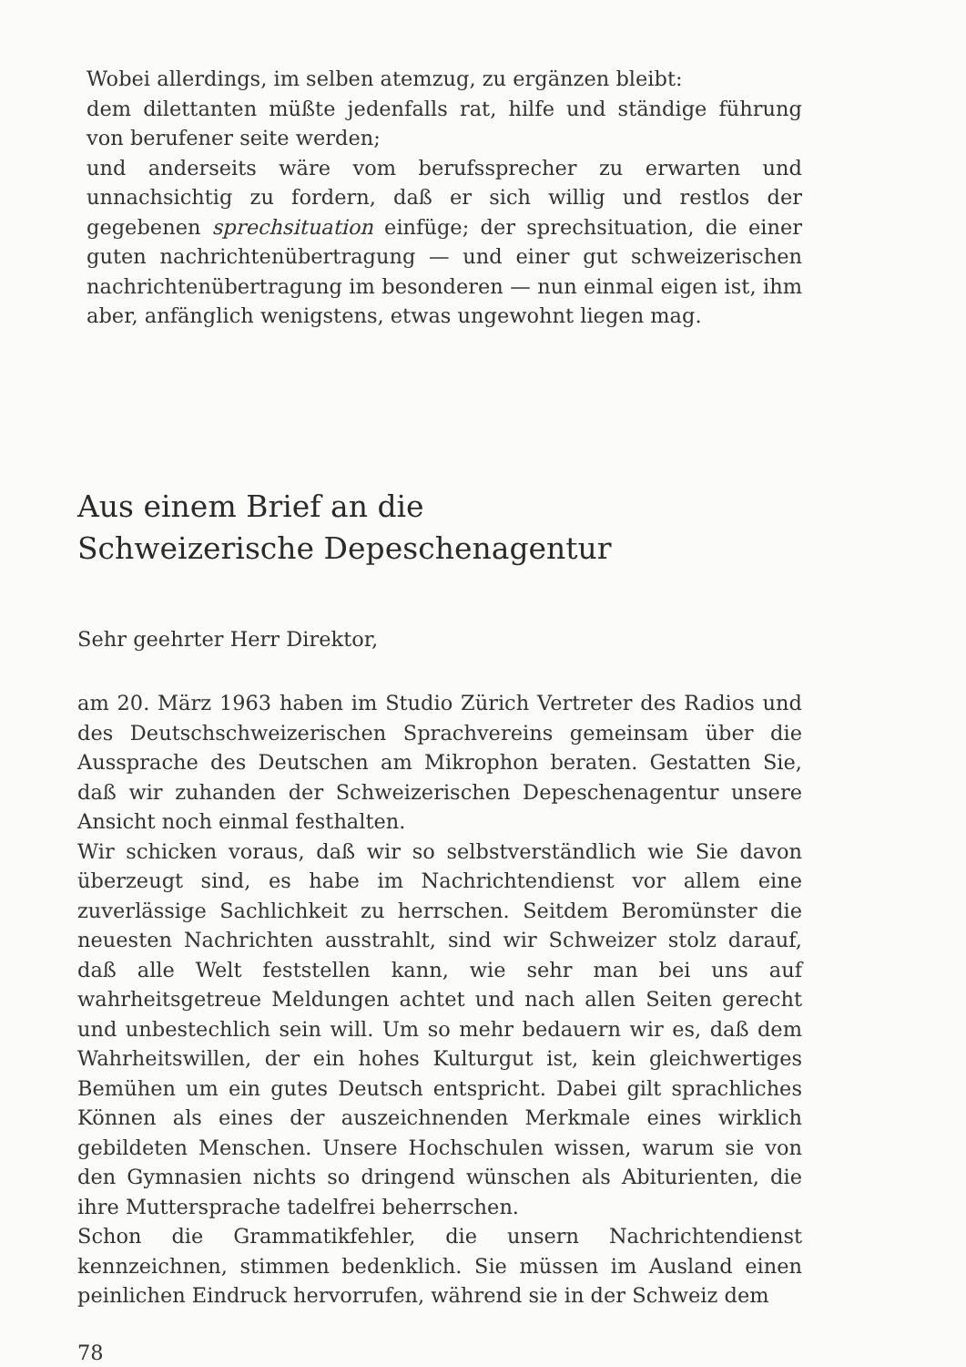Wobei allerdings, im selben atemzug, zu ergänzen bleibt:
dem dilettanten müßte jedenfalls rat, hilfe und ständige führung von berufener seite werden;
und anderseits wäre vom berufssprecher zu erwarten und unnachsichtig zu fordern, daß er sich willig und restlos der gegebenen sprechsituation einfüge; der sprechsituation, die einer guten nachrichtenübertragung — und einer gut schweizerischen nachrichtenübertragung im besonderen — nun einmal eigen ist, ihm aber, anfänglich wenigstens, etwas ungewohnt liegen mag.
Aus einem Brief an die
Schweizerische Depeschenagentur
Sehr geehrter Herr Direktor,
am 20. März 1963 haben im Studio Zürich Vertreter des Radios und des Deutschschweizerischen Sprachvereins gemeinsam über die Aussprache des Deutschen am Mikrophon beraten. Gestatten Sie, daß wir zuhanden der Schweizerischen Depeschenagentur unsere Ansicht noch einmal festhalten.
Wir schicken voraus, daß wir so selbstverständlich wie Sie davon überzeugt sind, es habe im Nachrichtendienst vor allem eine zuverlässige Sachlichkeit zu herrschen. Seitdem Beromünster die neuesten Nachrichten ausstrahlt, sind wir Schweizer stolz darauf, daß alle Welt feststellen kann, wie sehr man bei uns auf wahrheitsgetreue Meldungen achtet und nach allen Seiten gerecht und unbestechlich sein will. Um so mehr bedauern wir es, daß dem Wahrheitswillen, der ein hohes Kulturgut ist, kein gleichwertiges Bemühen um ein gutes Deutsch entspricht. Dabei gilt sprachliches Können als eines der auszeichnenden Merkmale eines wirklich gebildeten Menschen. Unsere Hochschulen wissen, warum sie von den Gymnasien nichts so dringend wünschen als Abiturienten, die ihre Muttersprache tadelfrei beherrschen.
Schon die Grammatikfehler, die unsern Nachrichtendienst kennzeichnen, stimmen bedenklich. Sie müssen im Ausland einen peinlichen Eindruck hervorrufen, während sie in der Schweiz dem
78